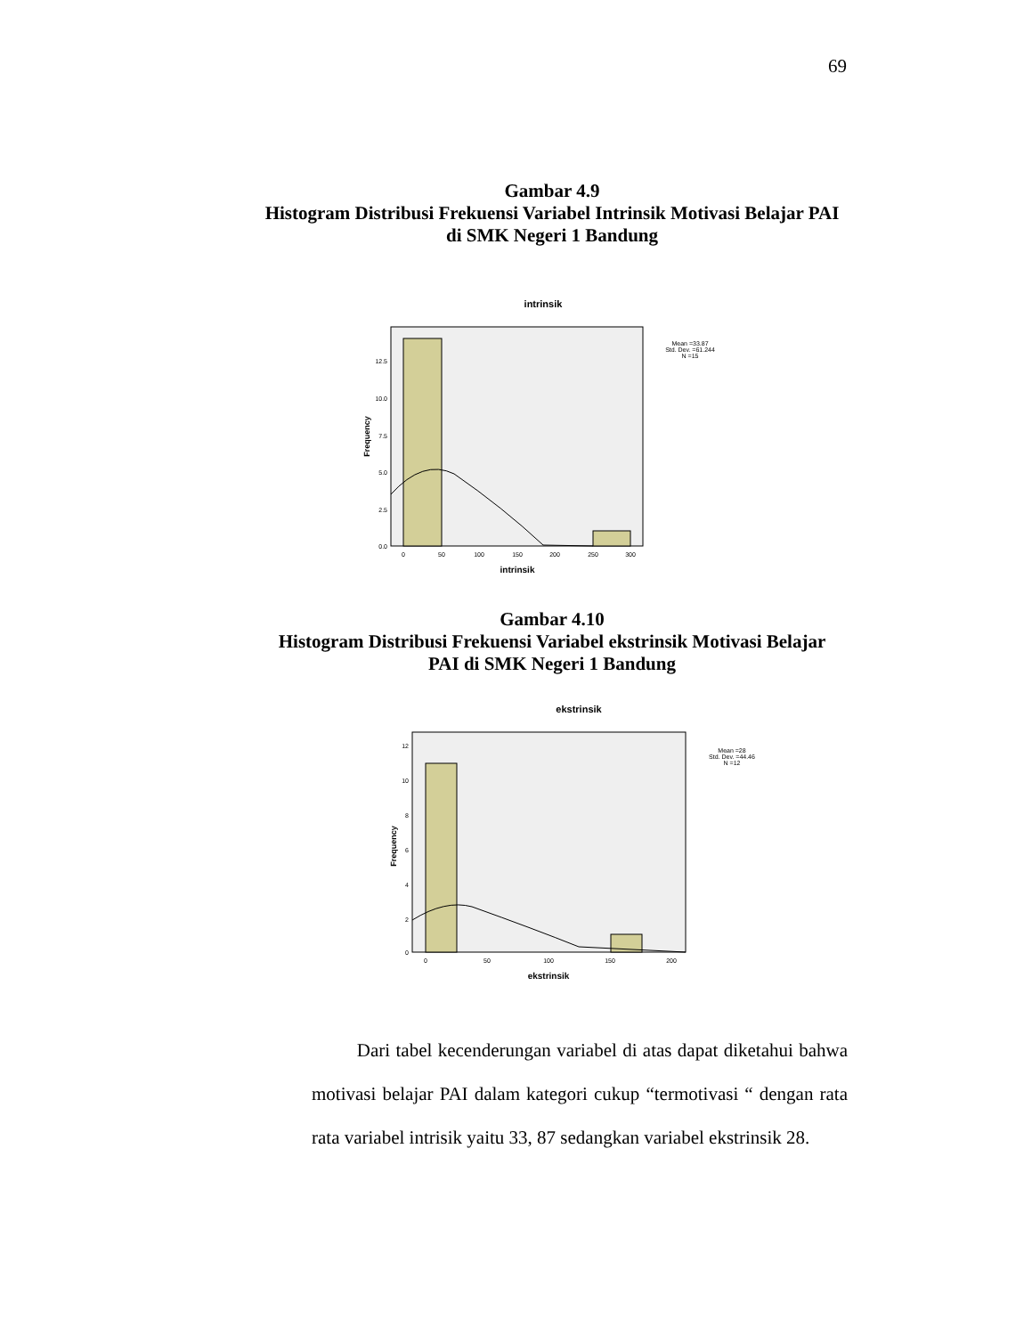69
Gambar 4.9
Histogram Distribusi Frekuensi Variabel Intrinsik Motivasi Belajar PAI
di SMK Negeri 1 Bandung
intrinsik
Mean =33.87
Std. Dev. =61.244
N =15
12.5
10.0
7.5
5.0
2.5
0.0
0
50
100
150
200
250
300
intrinsik
Frequency
Gambar 4.10
Histogram Distribusi Frekuensi Variabel ekstrinsik Motivasi Belajar
PAI di SMK Negeri 1 Bandung
ekstrinsik
Mean =28
Std. Dev. =44.46
N =12
12
10
8
6
4
2
0
0
50
100
150
200
ekstrinsik
Frequency
Dari tabel kecenderungan variabel di atas dapat diketahui bahwa motivasi belajar PAI dalam kategori cukup “termotivasi “ dengan rata rata variabel intrisik yaitu 33, 87 sedangkan variabel ekstrinsik 28.